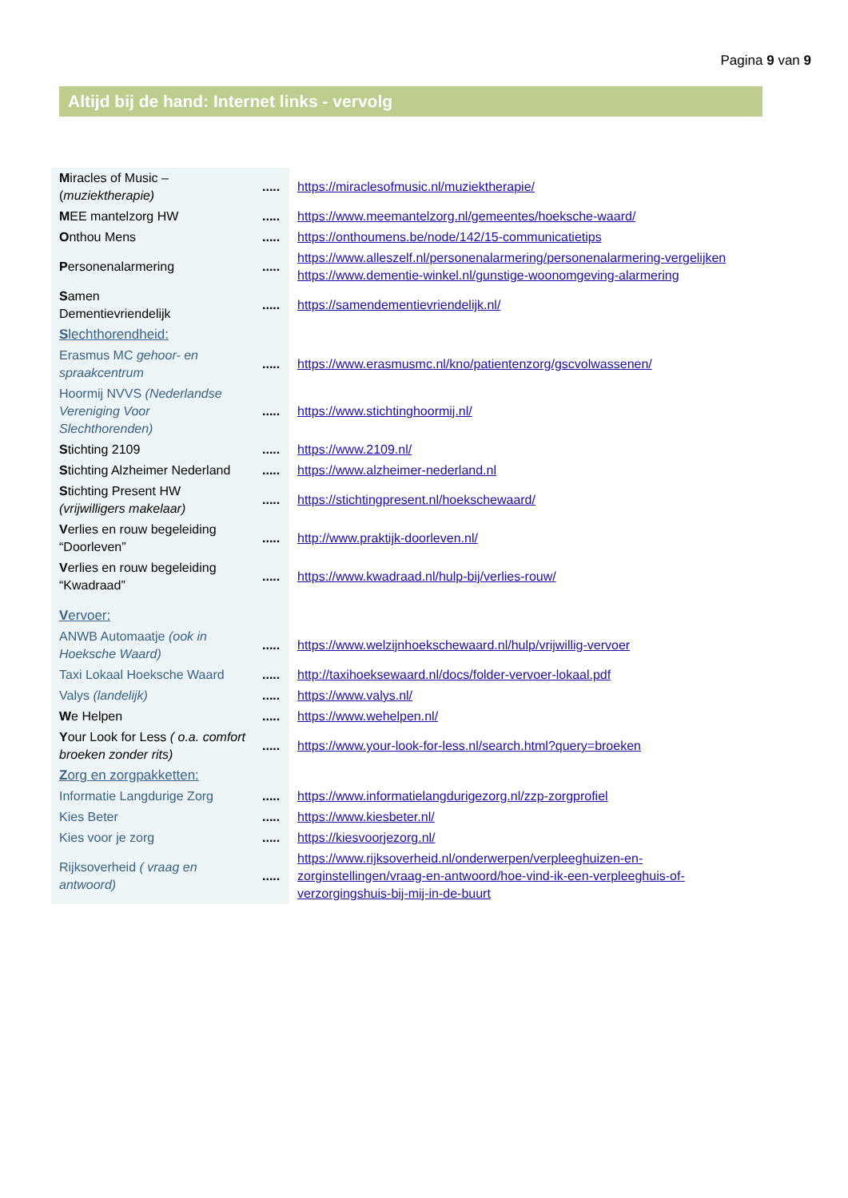Pagina 9 van 9
Altijd bij de hand: Internet links - vervolg
| M iracles of Music – ( muziektherapie) | ..... | https://miraclesofmusic.nl/muziektherapie/ |
| M EE mantelzorg HW | ..... | https://www.meemantelzorg.nl/gemeentes/hoeksche-waard/ |
| O nthou Mens | ..... | https://onthoumens.be/node/142/15-communicatietips |
| P ersonenalarmering | ..... | https://www.alleszelf.nl/personenalarmering/personenalarmering-vergelijken https://www.dementie-winkel.nl/gunstige-woonomgeving-alarmering |
| S amen Dementievriendelijk | ..... | https://samendementievriendelijk.nl/ |
| S lechthorendheid: | | |
| Erasmus MC gehoor- en spraakcentrum | ..... | https://www.erasmusmc.nl/kno/patientenzorg/gscvolwassenen/ |
| Hoormij NVVS (Nederlandse Vereniging Voor Slechthorenden) | ..... | https://www.stichtinghoormij.nl/ |
| S tichting 2109 | ..... | https://www.2109.nl/ |
| S tichting Alzheimer Nederland | ..... | https://www.alzheimer-nederland.nl |
| S tichting Present HW (vrijwilligers makelaar) | ..... | https://stichtingpresent.nl/hoekschewaard/ |
| V erlies en rouw begeleiding “Doorleven” | ..... | http://www.praktijk-doorleven.nl/ |
| V erlies en rouw begeleiding “Kwadraad” | ..... | https://www.kwadraad.nl/hulp-bij/verlies-rouw/ |
| V ervoer: | | |
| ANWB Automaatje (ook in Hoeksche Waard) | ..... | https://www.welzijnhoekschewaard.nl/hulp/vrijwillig-vervoer |
| Taxi Lokaal Hoeksche Waard | ..... | http://taxihoeksewaard.nl/docs/folder-vervoer-lokaal.pdf |
| Valys (landelijk) | ..... | https://www.valys.nl/ |
| W e Helpen | ..... | https://www.wehelpen.nl/ |
| Y our Look for Less ( o.a. comfort broeken zonder rits) | ..... | https://www.your-look-for-less.nl/search.html?query=broeken |
| Z org en zorgpakketten: | | |
| Informatie Langdurige Zorg | ..... | https://www.informatielangdurigezorg.nl/zzp-zorgprofiel |
| Kies Beter | ..... | https://www.kiesbeter.nl/ |
| Kies voor je zorg | ..... | https://kiesvoorjezorg.nl/ |
| Rijksoverheid ( vraag en antwoord) | ..... | https://www.rijksoverheid.nl/onderwerpen/verpleeghuizen-en- zorginstellingen/vraag-en-antwoord/hoe-vind-ik-een-verpleeghuis-of- verzorgingshuis-bij-mij-in-de-buurt |